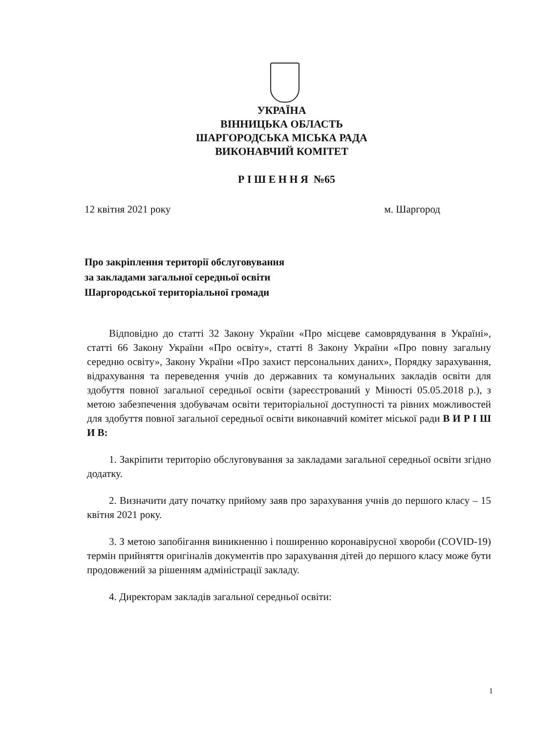УКРАЇНА
ВІННИЦЬКА ОБЛАСТЬ
ШАРГОРОДСЬКА МІСЬКА РАДА
ВИКОНАВЧИЙ КОМІТЕТ
Р І Ш Е Н Н Я №65
12 квітня 2021 року м. Шаргород
Про закріплення території обслуговування
за закладами загальної середньої освіти
Шаргородської територіальної громади
Відповідно до статті 32 Закону України «Про місцеве самоврядування в Україні», статті 66 Закону України «Про освіту», статті 8 Закону України «Про повну загальну середню освіту», Закону України «Про захист персональних даних», Порядку зарахування, відрахування та переведення учнів до державних та комунальних закладів освіти для здобуття повної загальної середньої освіти (зареєстрований у Мінюсті 05.05.2018 р.), з метою забезпечення здобувачам освіти територіальної доступності та рівних можливостей для здобуття повної загальної середньої освіти виконавчий комітет міської ради В И Р І Ш И В:
1. Закріпити територію обслуговування за закладами загальної середньої освіти згідно додатку.
2. Визначити дату початку прийому заяв про зарахування учнів до першого класу – 15 квітня 2021 року.
3. З метою запобігання виникненню і поширенню коронавірусної хвороби (COVID-19) термін прийняття оригіналів документів про зарахування дітей до першого класу може бути продовжений за рішенням адміністрації закладу.
4. Директорам закладів загальної середньої освіти:
1